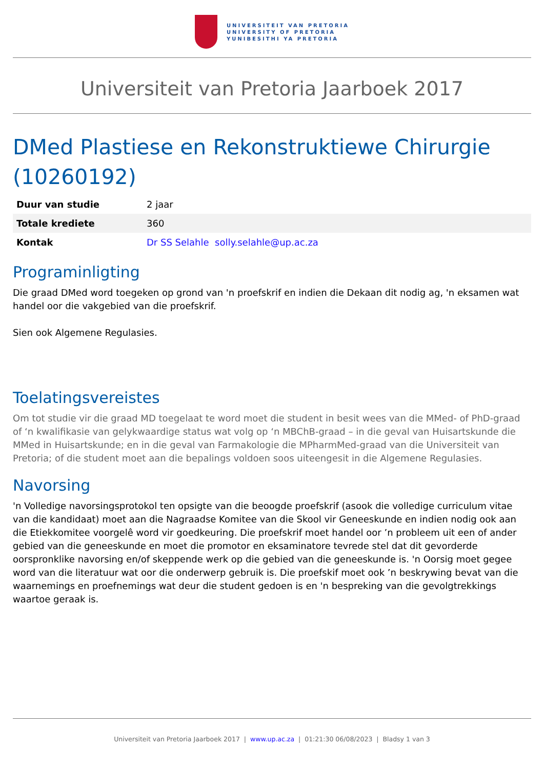UNIVERSITEIT VAN PRETORIA
UNIVERSITY OF PRETORIA
YUNIBESITHI YA PRETORIA
Universiteit van Pretoria Jaarboek 2017
DMed Plastiese en Rekonstruktiewe Chirurgie (10260192)
| Duur van studie | 2 jaar |
| Totale krediete | 360 |
| Kontak | Dr SS Selahle solly.selahle@up.ac.za |
Programinligting
Die graad DMed word toegeken op grond van 'n proefskrif en indien die Dekaan dit nodig ag, 'n eksamen wat handel oor die vakgebied van die proefskrif.
Sien ook Algemene Regulasies.
Toelatingsvereistes
Om tot studie vir die graad MD toegelaat te word moet die student in besit wees van die MMed- of PhD-graad of ‘n kwalifikasie van gelykwaardige status wat volg op ‘n MBChB-graad – in die geval van Huisartskunde die MMed in Huisartskunde; en in die geval van Farmakologie die MPharmMed-graad van die Universiteit van Pretoria; of die student moet aan die bepalings voldoen soos uiteengesit in die Algemene Regulasies.
Navorsing
'n Volledige navorsingsprotokol ten opsigte van die beoogde proefskrif (asook die volledige curriculum vitae van die kandidaat) moet aan die Nagraadse Komitee van die Skool vir Geneeskunde en indien nodig ook aan die Etiekkomitee voorgelê word vir goedkeuring. Die proefskrif moet handel oor ’n probleem uit een of ander gebied van die geneeskunde en moet die promotor en eksaminatore tevrede stel dat dit gevorderde oorspronklike navorsing en/of skeppende werk op die gebied van die geneeskunde is. 'n Oorsig moet gegee word van die literatuur wat oor die onderwerp gebruik is. Die proefskif moet ook ’n beskrywing bevat van die waarnemings en proefnemings wat deur die student gedoen is en 'n bespreking van die gevolgtrekkings waartoe geraak is.
Universiteit van Pretoria Jaarboek 2017 | www.up.ac.za | 01:21:30 06/08/2023 | Bladsy 1 van 3